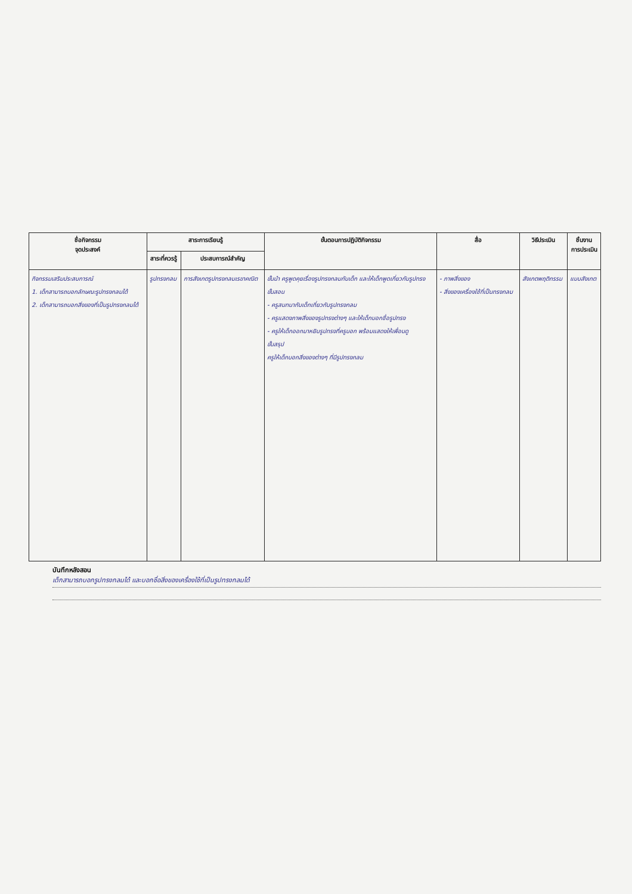| ชื่อกิจกรรม จุดประสงค์ | สาระการเรียนรู้ | | ขั้นตอนการปฏิบัติกิจกรรม | สื่อ | วิธีประเมิน | ชิ้นงาน การประเมิน |
| --- | --- | --- | --- | --- | --- | --- |
| | สาระที่ควรรู้ | ประสบการณ์สำคัญ | | | | |
| กิจกรรมเสริมประสบการณ์ 1. เด็กสามารถบอกลักษณะรูปทรงกลมได้ 2. เด็กสามารถบอกสิ่งของที่เป็นรูปทรงกลมได้ | รูปทรงกลม | การสังเกตรูปทรงกลมเรขาคณิต | ขั้นนำ ครูพูดคุยเรื่องรูปทรงกลมกับเด็ก และให้เด็กพูดเกี่ยวกับรูปทรง ขั้นสอน - ครูสนทนากับเด็กเกี่ยวกับรูปทรงกลม - ครูแสดงภาพสิ่งของรูปทรงต่างๆ และให้เด็กบอกชื่อรูปทรง - ครูให้เด็กออกมาหยิบรูปทรงที่ครูบอก พร้อมแสดงให้เพื่อนดู ขั้นสรุป ครูให้เด็กบอกสิ่งของต่างๆ ที่มีรูปทรงกลม | - ภาพสิ่งของ - สิ่งของเครื่องใช้ที่เป็นทรงกลม | สังเกตพฤติกรรม | แบบสังเกต |
บันทึกหลังสอน
เด็กสามารถบอกรูปทรงกลมได้ และบอกชื่อสิ่งของเครื่องใช้ที่เป็นรูปทรงกลมได้